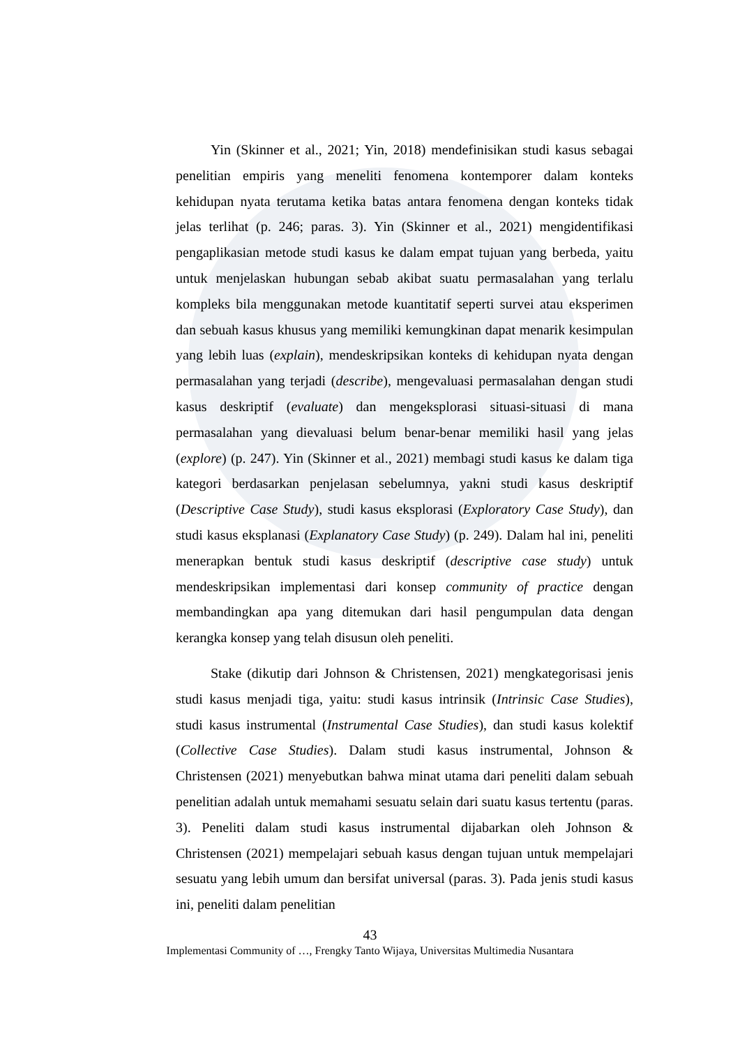Yin (Skinner et al., 2021; Yin, 2018) mendefinisikan studi kasus sebagai penelitian empiris yang meneliti fenomena kontemporer dalam konteks kehidupan nyata terutama ketika batas antara fenomena dengan konteks tidak jelas terlihat (p. 246; paras. 3). Yin (Skinner et al., 2021) mengidentifikasi pengaplikasian metode studi kasus ke dalam empat tujuan yang berbeda, yaitu untuk menjelaskan hubungan sebab akibat suatu permasalahan yang terlalu kompleks bila menggunakan metode kuantitatif seperti survei atau eksperimen dan sebuah kasus khusus yang memiliki kemungkinan dapat menarik kesimpulan yang lebih luas (explain), mendeskripsikan konteks di kehidupan nyata dengan permasalahan yang terjadi (describe), mengevaluasi permasalahan dengan studi kasus deskriptif (evaluate) dan mengeksplorasi situasi-situasi di mana permasalahan yang dievaluasi belum benar-benar memiliki hasil yang jelas (explore) (p. 247). Yin (Skinner et al., 2021) membagi studi kasus ke dalam tiga kategori berdasarkan penjelasan sebelumnya, yakni studi kasus deskriptif (Descriptive Case Study), studi kasus eksplorasi (Exploratory Case Study), dan studi kasus eksplanasi (Explanatory Case Study) (p. 249). Dalam hal ini, peneliti menerapkan bentuk studi kasus deskriptif (descriptive case study) untuk mendeskripsikan implementasi dari konsep community of practice dengan membandingkan apa yang ditemukan dari hasil pengumpulan data dengan kerangka konsep yang telah disusun oleh peneliti.
Stake (dikutip dari Johnson & Christensen, 2021) mengkategorisasi jenis studi kasus menjadi tiga, yaitu: studi kasus intrinsik (Intrinsic Case Studies), studi kasus instrumental (Instrumental Case Studies), dan studi kasus kolektif (Collective Case Studies). Dalam studi kasus instrumental, Johnson & Christensen (2021) menyebutkan bahwa minat utama dari peneliti dalam sebuah penelitian adalah untuk memahami sesuatu selain dari suatu kasus tertentu (paras. 3). Peneliti dalam studi kasus instrumental dijabarkan oleh Johnson & Christensen (2021) mempelajari sebuah kasus dengan tujuan untuk mempelajari sesuatu yang lebih umum dan bersifat universal (paras. 3). Pada jenis studi kasus ini, peneliti dalam penelitian
43
Implementasi Community of …, Frengky Tanto Wijaya, Universitas Multimedia Nusantara